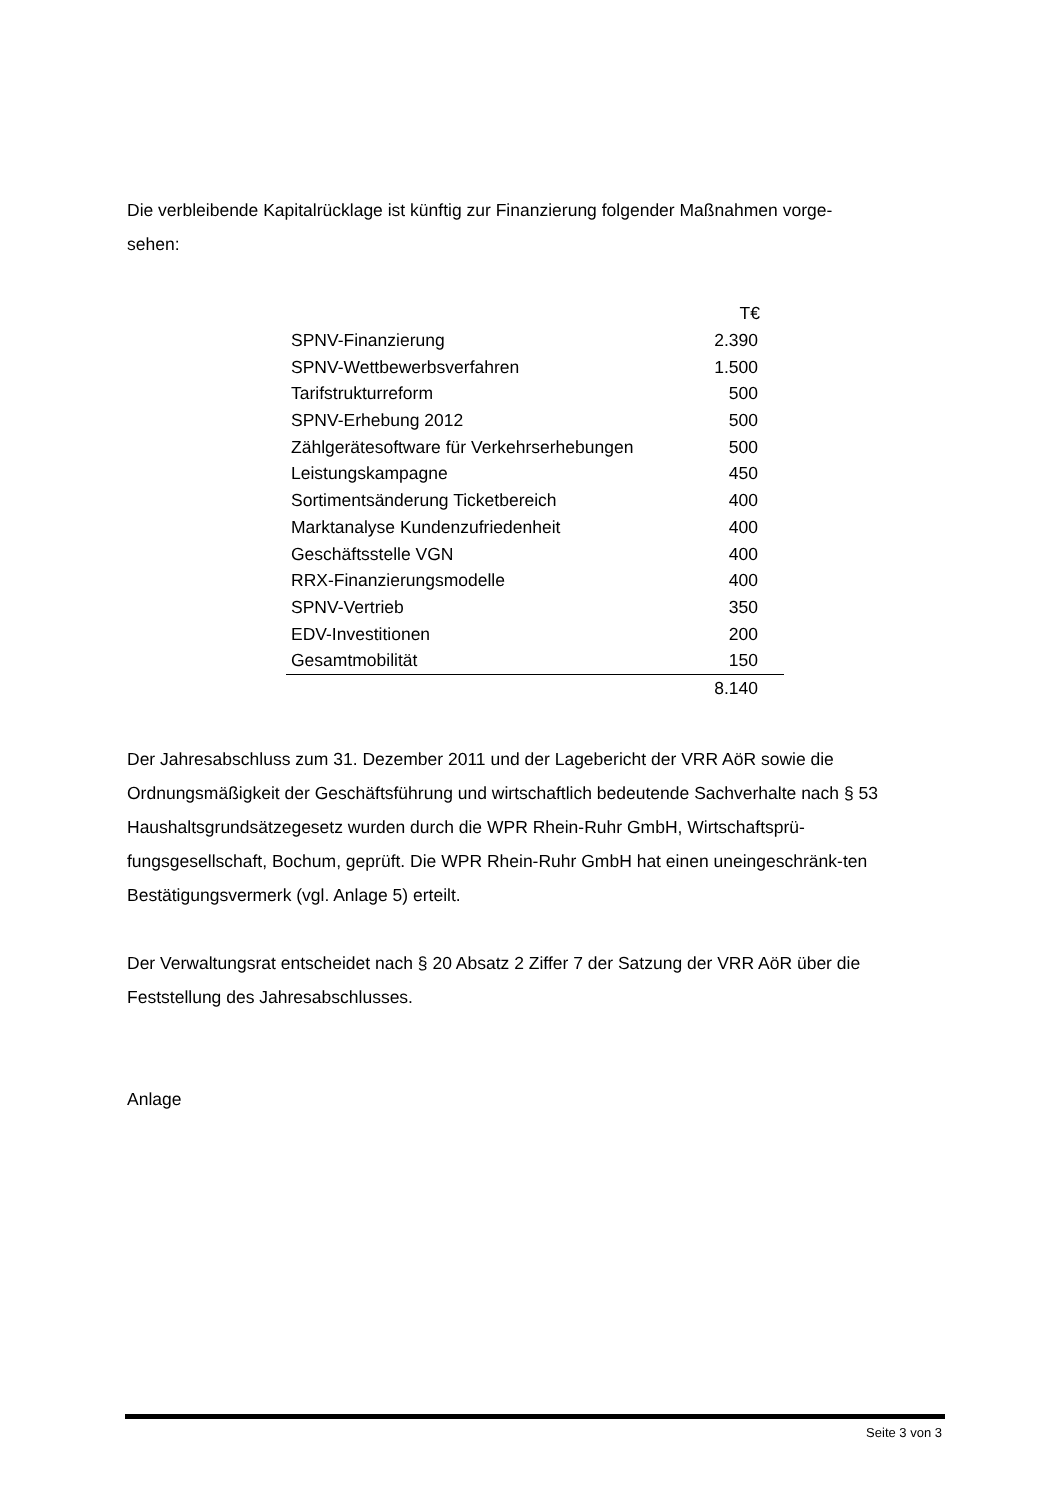Die verbleibende Kapitalrücklage ist künftig zur Finanzierung folgender Maßnahmen vorge-
sehen:
| | T€ |
| SPNV-Finanzierung | 2.390 |
| SPNV-Wettbewerbsverfahren | 1.500 |
| Tarifstrukturreform | 500 |
| SPNV-Erhebung 2012 | 500 |
| Zählgerätesoftware für Verkehrserhebungen | 500 |
| Leistungskampagne | 450 |
| Sortimentsänderung Ticketbereich | 400 |
| Marktanalyse Kundenzufriedenheit | 400 |
| Geschäftsstelle VGN | 400 |
| RRX-Finanzierungsmodelle | 400 |
| SPNV-Vertrieb | 350 |
| EDV-Investitionen | 200 |
| Gesamtmobilität | 150 |
| | 8.140 |
Der Jahresabschluss zum 31. Dezember 2011 und der Lagebericht der VRR AöR sowie die Ordnungsmäßigkeit der Geschäftsführung und wirtschaftlich bedeutende Sachverhalte nach § 53 Haushaltsgrundsätzegesetz wurden durch die WPR Rhein-Ruhr GmbH, Wirtschaftsprü-fungsgesellschaft, Bochum, geprüft. Die WPR Rhein-Ruhr GmbH hat einen uneingeschränk-ten Bestätigungsvermerk (vgl. Anlage 5) erteilt.
Der Verwaltungsrat entscheidet nach § 20 Absatz 2 Ziffer 7 der Satzung der VRR AöR über die Feststellung des Jahresabschlusses.
Anlage
Seite 3 von 3